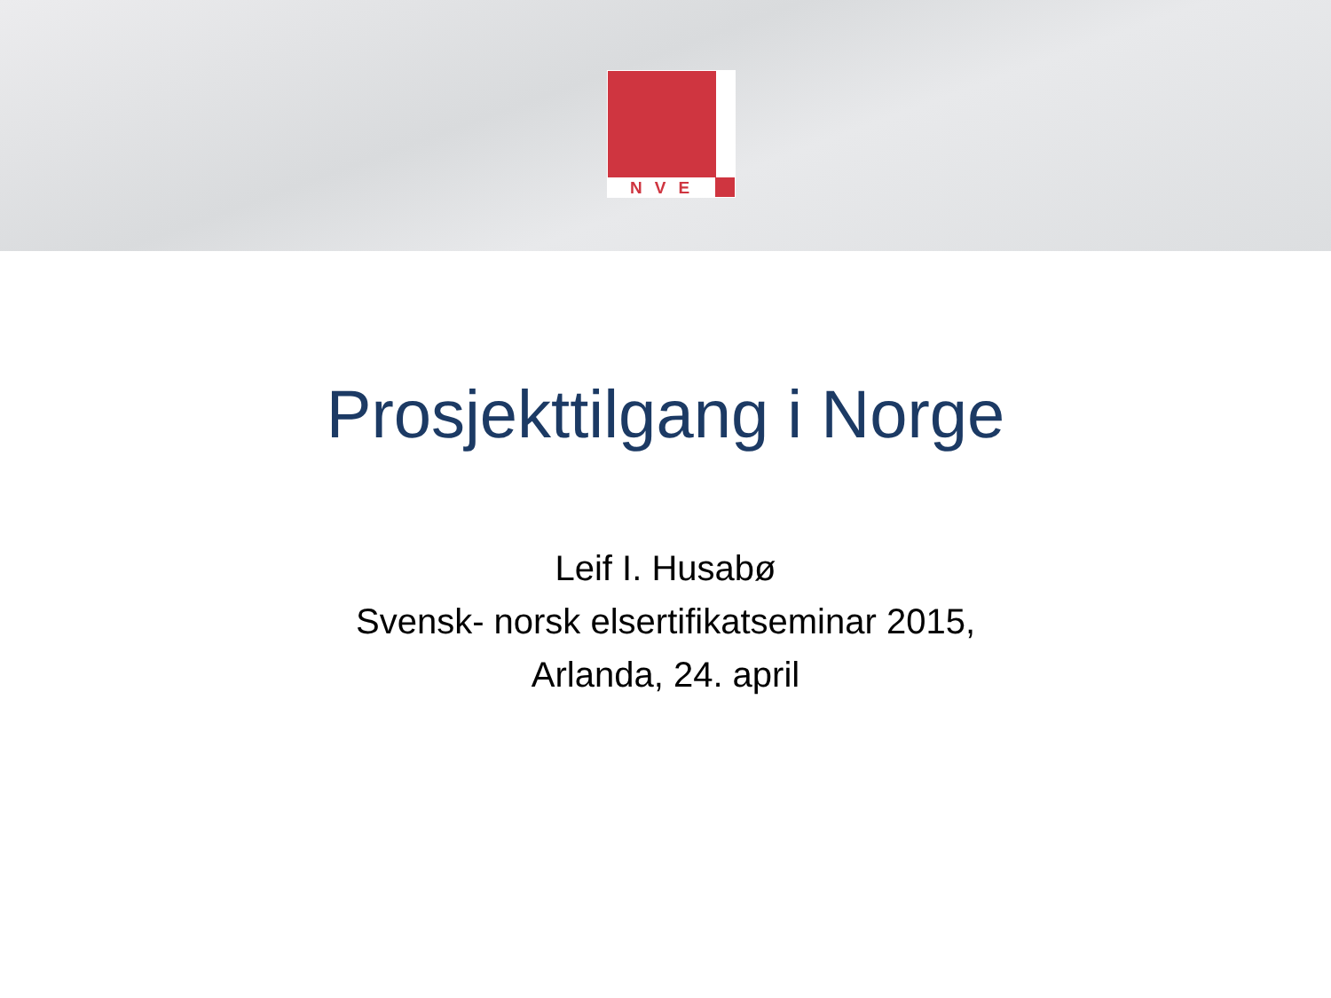NVE
Prosjekttilgang i Norge
Leif I. Husabø
Svensk- norsk elsertifikatseminar 2015,
Arlanda, 24. april